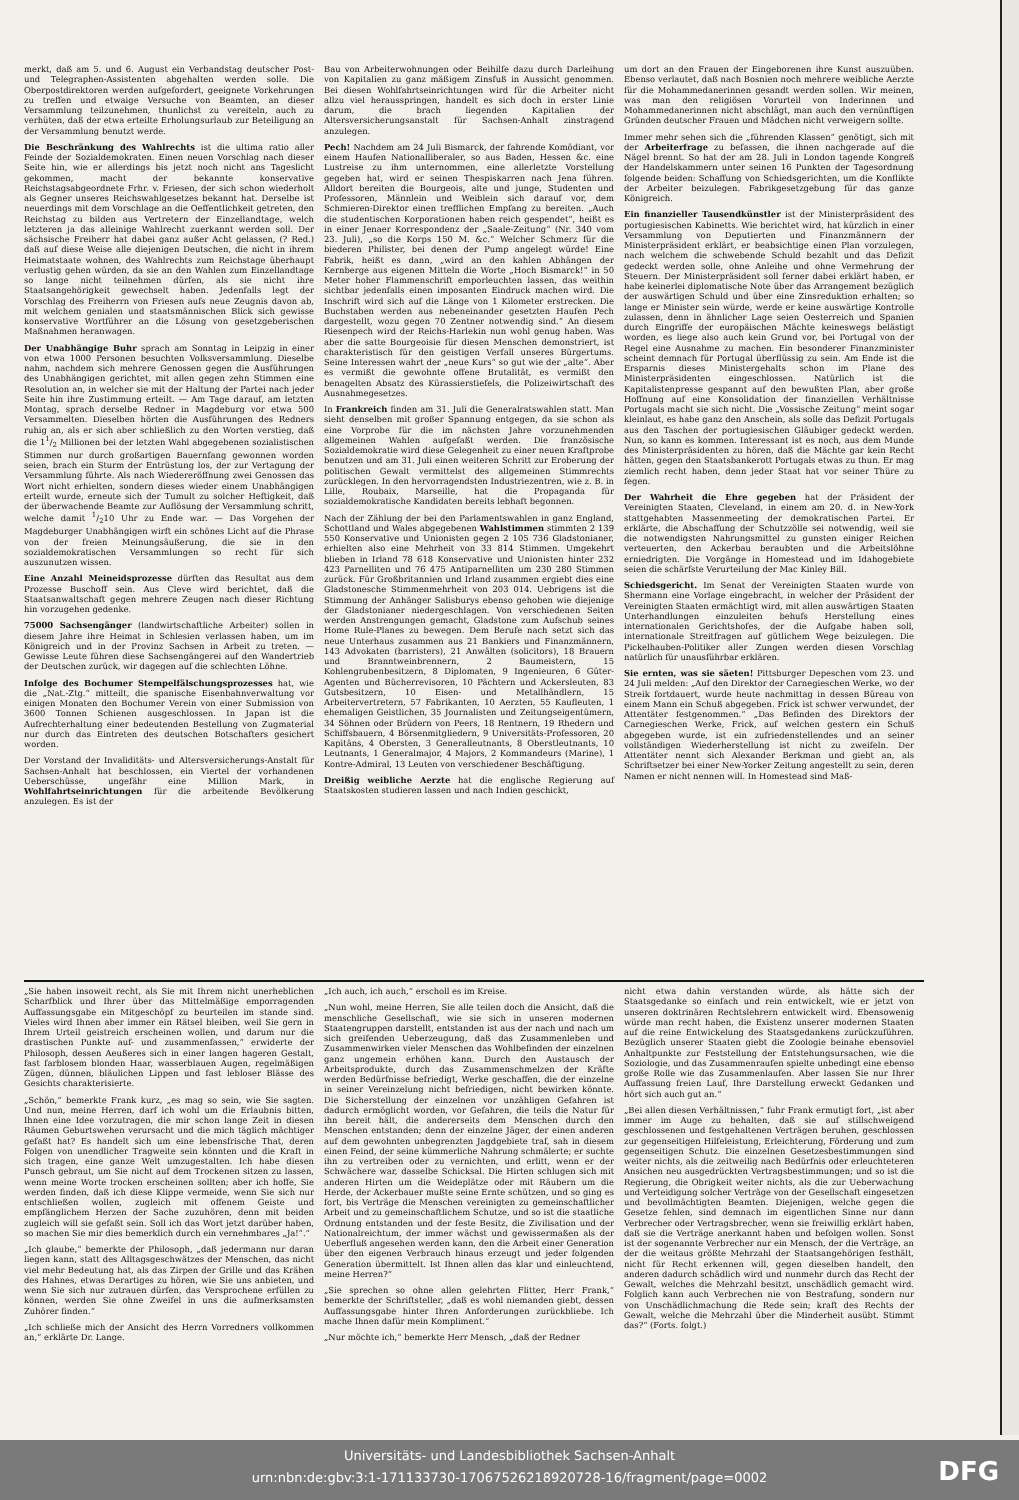merkt, daß am 5. und 6. August ein Verbandstag deutscher Post- und Telegraphen-Assistenten abgehalten werden solle. Die Oberpostdirektoren werden aufgefordert, geeignete Vorkehrungen zu treffen und etwaige Versuche von Beamten, an dieser Versammlung teilzunehmen, thunlichst zu vereiteln, auch zu verhüten, daß der etwa erteilte Erholungsurlaub zur Beteiligung an der Versammlung benutzt werde.
Die Beschränkung des Wahlrechts ist die ultima ratio aller Feinde der Sozialdemokraten. Einen neuen Vorschlag nach dieser Seite hin, wie er allerdings bis jetzt noch nicht ans Tageslicht gekommen, macht der bekannte konservative Reichstagsabgeordnete Frhr. v. Friesen, der sich schon wiederholt als Gegner unseres Reichswahlgesetzes bekannt hat. Derselbe ist neuerdings mit dem Vorschlage an die Oeffentlichkeit getreten, den Reichstag zu bilden aus Vertretern der Einzellandtage, welch letzteren ja das alleinige Wahlrecht zuerkannt werden soll. Der sächsische Freiherr hat dabei ganz außer Acht gelassen, (? Red.) daß auf diese Weise alle diejenigen Deutschen, die nicht in ihrem Heimatstaate wohnen, des Wahlrechts zum Reichstage überhaupt verlustig gehen würden, da sie an den Wahlen zum Einzellandtage so lange nicht teilnehmen dürfen, als sie nicht ihre Staatsangehörigkeit gewechselt haben. Jedenfalls legt der Vorschlag des Freiherrn von Friesen aufs neue Zeugnis davon ab, mit welchem genialen und staatsmännischen Blick sich gewisse konservative Wortführer an die Lösung von gesetzgeberischen Maßnahmen heranwagen.
Der Unabhängige Buhr sprach am Sonntag in Leipzig in einer von etwa 1000 Personen besuchten Volksversammlung. Dieselbe nahm, nachdem sich mehrere Genossen gegen die Ausführungen des Unabhängigen gerichtet, mit allen gegen zehn Stimmen eine Resolution an, in welcher sie mit der Haltung der Partei nach jeder Seite hin ihre Zustimmung erteilt. — Am Tage darauf, am letzten Montag, sprach derselbe Redner in Magdeburg vor etwa 500 Versammelten. Dieselben hörten die Ausführungen des Redners ruhig an, als er sich aber schließlich zu den Worten verstieg, daß die 11/2 Millionen bei der letzten Wahl abgegebenen sozialistischen Stimmen nur durch großartigen Bauernfang gewonnen worden seien, brach ein Sturm der Entrüstung los, der zur Vertagung der Versammlung führte. Als nach Wiedereröffnung zwei Genossen das Wort nicht erhielten, sondern dieses wieder einem Unabhängigen erteilt wurde, erneute sich der Tumult zu solcher Heftigkeit, daß der überwachende Beamte zur Auflösung der Versammlung schritt, welche damit 1/210 Uhr zu Ende war. — Das Vorgehen der Magdeburger Unabhängigen wirft ein schönes Licht auf die Phrase von der freien Meinungsäußerung, die sie in den sozialdemokratischen Versammlungen so recht für sich auszunutzen wissen.
Eine Anzahl Meineidsprozesse dürften das Resultat aus dem Prozesse Buschoff sein. Aus Cleve wird berichtet, daß die Staatsanwaltschaft gegen mehrere Zeugen nach dieser Richtung hin vorzugehen gedenke.
75000 Sachsengänger (landwirtschaftliche Arbeiter) sollen in diesem Jahre ihre Heimat in Schlesien verlassen haben, um im Königreich und in der Provinz Sachsen in Arbeit zu treten. — Gewisse Leute führen diese Sachsengängerei auf den Wandertrieb der Deutschen zurück, wir dagegen auf die schlechten Löhne.
Infolge des Bochumer Stempelfälschungsprozesses hat, wie die „Nat.-Ztg.“ mitteilt, die spanische Eisenbahnverwaltung vor einigen Monaten den Bochumer Verein von einer Submission von 3600 Tonnen Schienen ausgeschlossen. In Japan ist die Aufrechterhaltung einer bedeutenden Bestellung von Zugmaterial nur durch das Eintreten des deutschen Botschafters gesichert worden.
Der Vorstand der Invaliditäts- und Altersversicherungs-Anstalt für Sachsen-Anhalt hat beschlossen, ein Viertel der vorhandenen Ueberschüsse, ungefähr eine Million Mark, in Wohlfahrtseinrichtungen für die arbeitende Bevölkerung anzulegen. Es ist der
Bau von Arbeiterwohnungen oder Beihilfe dazu durch Darleihung von Kapitalien zu ganz mäßigem Zinsfuß in Aussicht genommen. Bei diesen Wohlfahrtseinrichtungen wird für die Arbeiter nicht allzu viel herausspringen, handelt es sich doch in erster Linie darum, die brach liegenden Kapitalien der Altersversicherungsanstalt für Sachsen-Anhalt zinstragend anzulegen.
Pech! Nachdem am 24 Juli Bismarck, der fahrende Komödiant, vor einem Haufen Nationalliberaler, so aus Baden, Hessen &c. eine Lustreise zu ihm unternommen, eine allerletzte Vorstellung gegeben hat, wird er seinen Thespiskarren nach Jena führen. Alldort bereiten die Bourgeois, alte und junge, Studenten und Professoren, Männlein und Weiblein sich darauf vor, dem Schmieren-Direktor einen trefflichen Empfang zu bereiten. „Auch die studentischen Korporationen haben reich gespendet“, heißt es in einer Jenaer Korrespondenz der „Saale-Zeitung“ (Nr. 340 vom 23. Juli), „so die Korps 150 M. &c.“ Welcher Schmerz für die biederen Philister, bei denen der Pump angelegt würde! Eine Fabrik, heißt es dann, „wird an den kahlen Abhängen der Kernberge aus eigenen Mitteln die Worte „Hoch Bismarck!“ in 50 Meter hoher Flammenschrift emporleuchten lassen, das weithin sichtbar jedenfalls einen imposanten Eindruck machen wird. Die Inschrift wird sich auf die Länge von 1 Kilometer erstrecken. Die Buchstaben werden aus nebeneinander gesetzten Haufen Pech dargestellt, wozu gegen 70 Zentner notwendig sind.“ An diesem Riesenpech wird der Reichs-Harlekin nun wohl genug haben. Was aber die satte Bourgeoisie für diesen Menschen demonstriert, ist charakteristisch für den geistigen Verfall unseres Bürgertums. Seine Interessen wahrt der „neue Kurs“ so gut wie der „alte“. Aber es vermißt die gewohnte offene Brutalität, es vermißt den benagelten Absatz des Kürassierstiefels, die Polizeiwirtschaft des Ausnahmegesetzes.
In Frankreich finden am 31. Juli die Generalratswahlen statt. Man sieht denselben mit großer Spannung entgegen, da sie schon als eine Vorprobe für die im nächsten Jahre vorzunehmenden allgemeinen Wahlen aufgefaßt werden. Die französische Sozialdemokratie wird diese Gelegenheit zu einer neuen Kraftprobe benutzen und am 31. Juli einen weiteren Schritt zur Eroberung der politischen Gewalt vermittelst des allgemeinen Stimmrechts zurücklegen. In den hervorragendsten Industriezentren, wie z. B. in Lille, Roubaix, Marseille, hat die Propaganda für sozialdemokratische Kandidaten bereits lebhaft begonnen.
Nach der Zählung der bei den Parlamentswahlen in ganz England, Schottland und Wales abgegebenen Wahlstimmen stimmten 2 139 550 Konservative und Unionisten gegen 2 105 736 Gladstonianer, erhielten also eine Mehrheit von 33 814 Stimmen. Umgekehrt blieben in Irland 78 618 Konservative und Unionisten hinter 232 423 Parnelliten und 76 475 Antiparnelliten um 230 280 Stimmen zurück. Für Großbritannien und Irland zusammen ergiebt dies eine Gladstonesche Stimmenmehrheit von 203 014. Uebrigens ist die Stimmung der Anhänger Salisburys ebenso gehoben wie diejenige der Gladstonianer niedergeschlagen. Von verschiedenen Seiten werden Anstrengungen gemacht, Gladstone zum Aufschub seines Home Rule-Planes zu bewegen. Dem Berufe nach setzt sich das neue Unterhaus zusammen aus 21 Bankiers und Finanzmännern, 143 Advokaten (barristers), 21 Anwälten (solicitors), 18 Brauern und Branntweinbrennern, 2 Baumeistern, 15 Kohlengrubenbesitzern, 8 Diplomaten, 9 Ingenieuren, 6 Güter-Agenten und Bücherrevisoren, 10 Pächtern und Ackersleuten, 83 Gutsbesitzern, 10 Eisen- und Metallhändlern, 15 Arbeitervertretern, 57 Fabrikanten, 10 Aerzten, 55 Kaufleuten, 1 ehemaligen Geistlichen, 35 Journalisten und Zeitungseigentümern, 34 Söhnen oder Brüdern von Peers, 18 Rentnern, 19 Rhedern und Schiffsbauern, 4 Börsenmitgliedern, 9 Universitäts-Professoren, 20 Kapitäns, 4 Obersten, 3 Generalleutnants, 8 Oberstleutnants, 10 Leutnants, 1 Generalmajor, 4 Majors, 2 Kommandeurs (Marine), 1 Kontre-Admiral, 13 Leuten von verschiedener Beschäftigung.
Dreißig weibliche Aerzte hat die englische Regierung auf Staatskosten studieren lassen und nach Indien geschickt,
um dort an den Frauen der Eingeborenen ihre Kunst auszuüben. Ebenso verlautet, daß nach Bosnien noch mehrere weibliche Aerzte für die Mohammedanerinnen gesandt werden sollen. Wir meinen, was man den religiösen Vorurteil von Inderinnen und Mohammedanerinnen nicht abschlägt, man auch den vernünftigen Gründen deutscher Frauen und Mädchen nicht verweigern sollte.
Immer mehr sehen sich die „führenden Klassen“ genötigt, sich mit der Arbeiterfrage zu befassen, die ihnen nachgerade auf die Nägel brennt. So hat der am 28. Juli in London tagende Kongreß der Handelskammern unter seinen 16 Punkten der Tagesordnung folgende beiden: Schaffung von Schiedsgerichten, um die Konflikte der Arbeiter beizulegen. Fabrikgesetzgebung für das ganze Königreich.
Ein finanzieller Tausendkünstler ist der Ministerpräsident des portugiesischen Kabinetts. Wie berichtet wird, hat kürzlich in einer Versammlung von Deputierten und Finanzmännern der Ministerpräsident erklärt, er beabsichtige einen Plan vorzulegen, nach welchem die schwebende Schuld bezahlt und das Defizit gedeckt werden solle, ohne Anleihe und ohne Vermehrung der Steuern. Der Ministerpräsident soll ferner dabei erklärt haben, er habe keinerlei diplomatische Note über das Arrangement bezüglich der auswärtigen Schuld und über eine Zinsreduktion erhalten; so lange er Minister sein würde, werde er keine auswärtige Kontrolle zulassen, denn in ähnlicher Lage seien Oesterreich und Spanien durch Eingriffe der europäischen Mächte keineswegs belästigt worden, es liege also auch kein Grund vor, bei Portugal von der Regel eine Ausnahme zu machen. Ein besonderer Finanzminister scheint demnach für Portugal überflüssig zu sein. Am Ende ist die Ersparnis dieses Ministergehalts schon im Plane des Ministerpräsidenten eingeschlossen. Natürlich ist die Kapitalistenpresse gespannt auf den bewußten Plan, aber große Hoffnung auf eine Konsolidation der finanziellen Verhältnisse Portugals macht sie sich nicht. Die „Vossische Zeitung“ meint sogar kleinlaut, es habe ganz den Anschein, als solle das Defizit Portugals aus den Taschen der portugiesischen Gläubiger gedeckt werden. Nun, so kann es kommen. Interessant ist es noch, aus dem Munde des Ministerpräsidenten zu hören, daß die Mächte gar kein Recht hätten, gegen den Staatsbankerott Portugals etwas zu thun. Er mag ziemlich recht haben, denn jeder Staat hat vor seiner Thüre zu fegen.
Der Wahrheit die Ehre gegeben hat der Präsident der Vereinigten Staaten, Cleveland, in einem am 20. d. in New-York stattgehabten Massenmeeting der demokratischen Partei. Er erklärte, die Abschaffung der Schutzzölle sei notwendig, weil sie die notwendigsten Nahrungsmittel zu gunsten einiger Reichen verteuerten, den Ackerbau beraubten und die Arbeitslöhne erniedrigten. Die Vorgänge in Homestead und im Idahogebiete seien die schärfste Verurteilung der Mac Kinley Bill.
Schiedsgericht. Im Senat der Vereinigten Staaten wurde von Shermann eine Vorlage eingebracht, in welcher der Präsident der Vereinigten Staaten ermächtigt wird, mit allen auswärtigen Staaten Unterhandlungen einzuleiten behufs Herstellung eines internationalen Gerichtshofes, der die Aufgabe haben soll, internationale Streitfragen auf gütlichem Wege beizulegen. Die Pickelhauben-Politiker aller Zungen werden diesen Vorschlag natürlich für unausführbar erklären.
Sie ernten, was sie säeten! Pittsburger Depeschen vom 23. und 24 Juli melden: „Auf den Direktor der Carnegieschen Werke, wo der Streik fortdauert, wurde heute nachmittag in dessen Büreau von einem Mann ein Schuß abgegeben. Frick ist schwer verwundet, der Attentäter festgenommen.“ „Das Befinden des Direktors der Carnegieschen Werke, Frick, auf welchen gestern ein Schuß abgegeben wurde, ist ein zufriedenstellendes und an seiner vollständigen Wiederherstellung ist nicht zu zweifeln. Der Attentäter nennt sich Alexander Berkman und giebt an, als Schriftsetzer bei einer New-Yorker Zeitung angestellt zu sein, deren Namen er nicht nennen will. In Homestead sind Maß-
„Sie haben insoweit recht, als Sie mit Ihrem nicht unerheblichen Scharfblick und Ihrer über das Mittelmäßige emporragenden Auffassungsgabe ein Mitgeschöpf zu beurteilen im stande sind. Vieles wird Ihnen aber immer ein Rätsel bleiben, weil Sie gern in Ihrem Urteil geistreich erscheinen wollen, und darum nur die drastischen Punkte auf- und zusammenfassen,“ erwiderte der Philosoph, dessen Aeußeres sich in einer langen hageren Gestalt, fast farblosem blonden Haar, wasserblauen Augen, regelmäßigen Zügen, dünnen, bläulichen Lippen und fast lebloser Blässe des Gesichts charakterisierte.
„Schön,“ bemerkte Frank kurz, „es mag so sein, wie Sie sagten. Und nun, meine Herren, darf ich wohl um die Erlaubnis bitten, Ihnen eine Idee vorzutragen, die mir schon lange Zeit in diesen Räumen Geburtswehen verursacht und die mich täglich mächtiger gefaßt hat? Es handelt sich um eine lebensfrische That, deren Folgen von unendlicher Tragweite sein könnten und die Kraft in sich tragen, eine ganze Welt umzugestalten. Ich habe diesen Punsch gebraut, um Sie nicht auf dem Trockenen sitzen zu lassen, wenn meine Worte trocken erscheinen sollten; aber ich hoffe, Sie werden finden, daß ich diese Klippe vermeide, wenn Sie sich nur entschließen wollen, zugleich mit offenem Geiste und empfänglichem Herzen der Sache zuzuhören, denn mit beiden zugleich will sie gefaßt sein. Soll ich das Wort jetzt darüber haben, so machen Sie mir dies bemerklich durch ein vernehmbares „Ja!“.“
„Ich glaube,“ bemerkte der Philosoph, „daß jedermann nur daran liegen kann, statt des Alltagsgeschwätzes der Menschen, das nicht viel mehr Bedeutung hat, als das Zirpen der Grille und das Krähen des Hahnes, etwas Derartiges zu hören, wie Sie uns anbieten, und wenn Sie sich nur zutrauen dürfen, das Versprochene erfüllen zu können, werden Sie ohne Zweifel in uns die aufmerksamsten Zuhörer finden.“
„Ich schließe mich der Ansicht des Herrn Vorredners vollkommen an,“ erklärte Dr. Lange.
„Ich auch, ich auch,“ erscholl es im Kreise.
„Nun wohl, meine Herren, Sie alle teilen doch die Ansicht, daß die menschliche Gesellschaft, wie sie sich in unseren modernen Staatengruppen darstellt, entstanden ist aus der nach und nach um sich greifenden Ueberzeugung, daß das Zusammenleben und Zusammenwirken vieler Menschen das Wohlbefinden der einzelnen ganz ungemein erhöhen kann. Durch den Austausch der Arbeitsprodukte, durch das Zusammenschmelzen der Kräfte werden Bedürfnisse befriedigt, Werke geschaffen, die der einzelne in seiner Vereinzelung nicht befriedigen, nicht bewirken könnte. Die Sicherstellung der einzelnen vor unzähligen Gefahren ist dadurch ermöglicht worden, vor Gefahren, die teils die Natur für ihn bereit hält, die andererseits dem Menschen durch den Menschen entstanden; denn der einzelne Jäger, der einen anderen auf dem gewohnten unbegrenzten Jagdgebiete traf, sah in diesem einen Feind, der seine kümmerliche Nahrung schmälerte; er suchte ihn zu vertreiben oder zu vernichten, und erlitt, wenn er der Schwächere war, dasselbe Schicksal. Die Hirten schlugen sich mit anderen Hirten um die Weideplätze oder mit Räubern um die Herde, der Ackerbauer mußte seine Ernte schützen, und so ging es fort, bis Verträge die Menschen vereinigten zu gemeinschaftlicher Arbeit und zu gemeinschaftlichem Schutze, und so ist die staatliche Ordnung entstanden und der feste Besitz, die Zivilisation und der Nationalreichtum, der immer wächst und gewissermaßen als der Ueberfluß angesehen werden kann, den die Arbeit einer Generation über den eigenen Verbrauch hinaus erzeugt und jeder folgenden Generation übermittelt. Ist Ihnen allen das klar und einleuchtend, meine Herren?“
„Sie sprechen so ohne allen gelehrten Flitter, Herr Frank,“ bemerkte der Schriftsteller, „daß es wohl niemanden giebt, dessen Auffassungsgabe hinter Ihren Anforderungen zurückbliebe. Ich mache Ihnen dafür mein Kompliment.“
„Nur möchte ich,“ bemerkte Herr Mensch, „daß der Redner
nicht etwa dahin verstanden würde, als hätte sich der Staatsgedanke so einfach und rein entwickelt, wie er jetzt von unseren doktrinären Rechtslehrern entwickelt wird. Ebensowenig würde man recht haben, die Existenz unserer modernen Staaten auf die reine Entwickelung des Staatsgedankens zurückzuführen. Bezüglich unserer Staaten giebt die Zoologie beinahe ebensoviel Anhaltpunkte zur Feststellung der Entstehungsursachen, wie die Soziologie, und das Zusammenraufen spielte unbedingt eine ebenso große Rolle wie das Zusammenlaufen. Aber lassen Sie nur Ihrer Auffassung freien Lauf, Ihre Darstellung erweckt Gedanken und hört sich auch gut an.“
„Bei allen diesen Verhältnissen,“ fuhr Frank ermutigt fort, „ist aber immer im Auge zu behalten, daß sie auf stillschweigend geschlossenen und festgehaltenen Verträgen beruhen, geschlossen zur gegenseitigen Hilfeleistung, Erleichterung, Förderung und zum gegenseitigen Schutz. Die einzelnen Gesetzesbestimmungen sind weiter nichts, als die zeitweilig nach Bedürfnis oder erleuchteteren Ansichen neu ausgedrückten Vertragsbestimmungen; und so ist die Regierung, die Obrigkeit weiter nichts, als die zur Ueberwachung und Verteidigung solcher Verträge von der Gesellschaft eingesetzen und bevollmächtigten Beamten. Diejenigen, welche gegen die Gesetze fehlen, sind demnach im eigentlichen Sinne nur dann Verbrecher oder Vertragsbrecher, wenn sie freiwillig erklärt haben, daß sie die Verträge anerkannt haben und befolgen wollen. Sonst ist der sogenannte Verbrecher nur ein Mensch, der die Verträge, an der die weitaus größte Mehrzahl der Staatsangehörigen festhält, nicht für Recht erkennen will, gegen dieselben handelt, den anderen dadurch schädlich wird und nunmehr durch das Recht der Gewalt, welches die Mehrzahl besitzt, unschädlich gemacht wird. Folglich kann auch Verbrechen nie von Bestrafung, sondern nur von Unschädlichmachung die Rede sein; kraft des Rechts der Gewalt, welche die Mehrzahl über die Minderheit ausübt. Stimmt das?“ (Forts. folgt.)
Universitäts- und Landesbibliothek Sachsen-Anhalt
urn:nbn:de:gbv:3:1-171133730-17067526218920728-16/fragment/page=0002
DFG